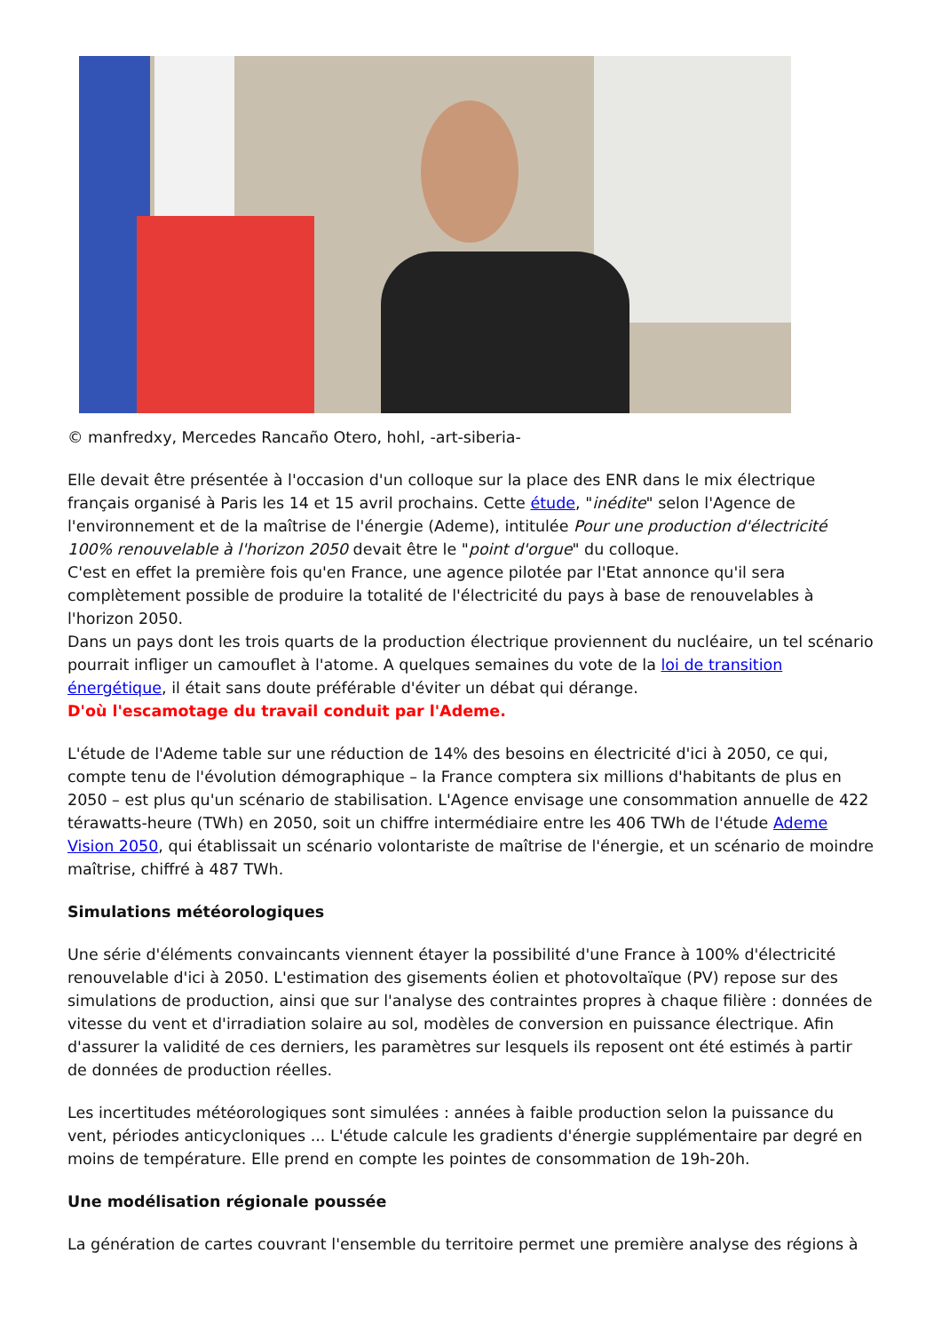© manfredxy, Mercedes Rancaño Otero, hohl, -art-siberia-
Elle devait être présentée à l'occasion d'un colloque sur la place des ENR dans le mix électrique français organisé à Paris les 14 et 15 avril prochains. Cette étude, "inédite" selon l'Agence de l'environnement et de la maîtrise de l'énergie (Ademe), intitulée Pour une production d'électricité 100% renouvelable à l'horizon 2050 devait être le "point d'orgue" du colloque.
C'est en effet la première fois qu'en France, une agence pilotée par l'Etat annonce qu'il sera complètement possible de produire la totalité de l'électricité du pays à base de renouvelables à l'horizon 2050.
Dans un pays dont les trois quarts de la production électrique proviennent du nucléaire, un tel scénario pourrait infliger un camouflet à l'atome. A quelques semaines du vote de la loi de transition énergétique, il était sans doute préférable d'éviter un débat qui dérange.
D'où l'escamotage du travail conduit par l'Ademe.
L'étude de l'Ademe table sur une réduction de 14% des besoins en électricité d'ici à 2050, ce qui, compte tenu de l'évolution démographique – la France comptera six millions d'habitants de plus en 2050 – est plus qu'un scénario de stabilisation. L'Agence envisage une consommation annuelle de 422 térawatts-heure (TWh) en 2050, soit un chiffre intermédiaire entre les 406 TWh de l'étude Ademe Vision 2050, qui établissait un scénario volontariste de maîtrise de l'énergie, et un scénario de moindre maîtrise, chiffré à 487 TWh.
Simulations météorologiques
Une série d'éléments convaincants viennent étayer la possibilité d'une France à 100% d'électricité renouvelable d'ici à 2050. L'estimation des gisements éolien et photovoltaïque (PV) repose sur des simulations de production, ainsi que sur l'analyse des contraintes propres à chaque filière : données de vitesse du vent et d'irradiation solaire au sol, modèles de conversion en puissance électrique. Afin d'assurer la validité de ces derniers, les paramètres sur lesquels ils reposent ont été estimés à partir de données de production réelles.
Les incertitudes météorologiques sont simulées : années à faible production selon la puissance du vent, périodes anticycloniques ... L'étude calcule les gradients d'énergie supplémentaire par degré en moins de température. Elle prend en compte les pointes de consommation de 19h-20h.
Une modélisation régionale poussée
La génération de cartes couvrant l'ensemble du territoire permet une première analyse des régions à